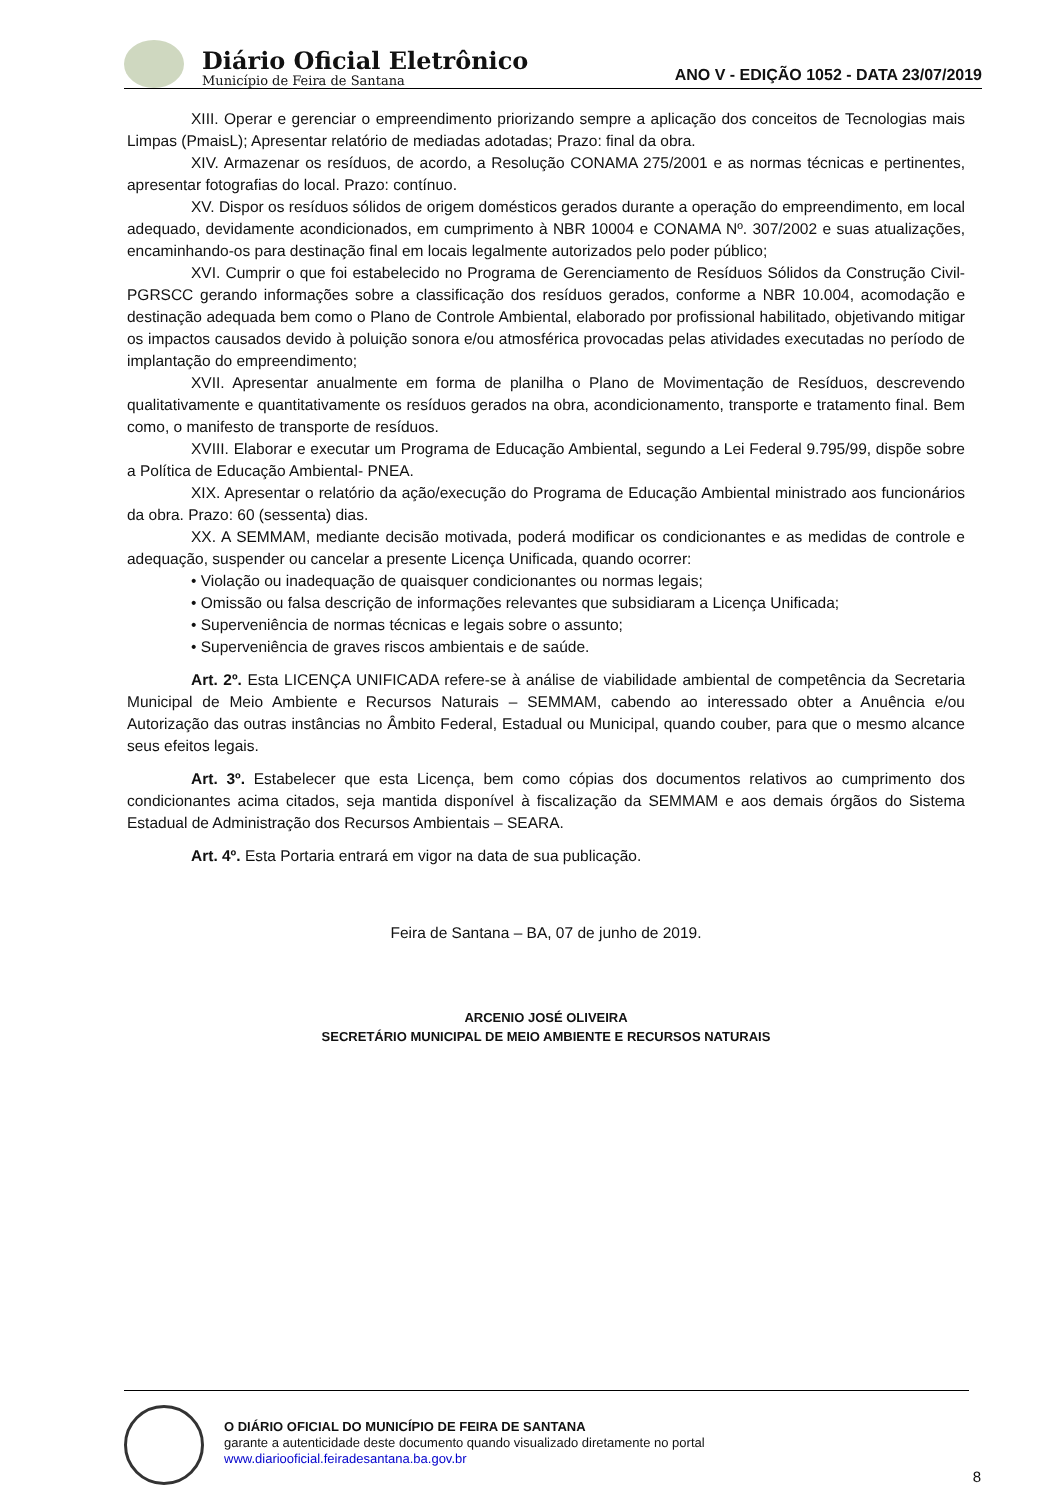Diário Oficial Eletrônico
Município de Feira de Santana
ANO V - EDIÇÃO 1052 - DATA 23/07/2019
XIII. Operar e gerenciar o empreendimento priorizando sempre a aplicação dos conceitos de Tecnologias mais Limpas (PmaisL); Apresentar relatório de mediadas adotadas; Prazo: final da obra.
XIV. Armazenar os resíduos, de acordo, a Resolução CONAMA 275/2001 e as normas técnicas e pertinentes, apresentar fotografias do local. Prazo: contínuo.
XV. Dispor os resíduos sólidos de origem domésticos gerados durante a operação do empreendimento, em local adequado, devidamente acondicionados, em cumprimento à NBR 10004 e CONAMA Nº. 307/2002 e suas atualizações, encaminhando-os para destinação final em locais legalmente autorizados pelo poder público;
XVI. Cumprir o que foi estabelecido no Programa de Gerenciamento de Resíduos Sólidos da Construção Civil- PGRSCC gerando informações sobre a classificação dos resíduos gerados, conforme a NBR 10.004, acomodação e destinação adequada bem como o Plano de Controle Ambiental, elaborado por profissional habilitado, objetivando mitigar os impactos causados devido à poluição sonora e/ou atmosférica provocadas pelas atividades executadas no período de implantação do empreendimento;
XVII. Apresentar anualmente em forma de planilha o Plano de Movimentação de Resíduos, descrevendo qualitativamente e quantitativamente os resíduos gerados na obra, acondicionamento, transporte e tratamento final. Bem como, o manifesto de transporte de resíduos.
XVIII. Elaborar e executar um Programa de Educação Ambiental, segundo a Lei Federal 9.795/99, dispõe sobre a Política de Educação Ambiental- PNEA.
XIX. Apresentar o relatório da ação/execução do Programa de Educação Ambiental ministrado aos funcionários da obra. Prazo: 60 (sessenta) dias.
XX. A SEMMAM, mediante decisão motivada, poderá modificar os condicionantes e as medidas de controle e adequação, suspender ou cancelar a presente Licença Unificada, quando ocorrer:
• Violação ou inadequação de quaisquer condicionantes ou normas legais;
• Omissão ou falsa descrição de informações relevantes que subsidiaram a Licença Unificada;
• Superveniência de normas técnicas e legais sobre o assunto;
• Superveniência de graves riscos ambientais e de saúde.
Art. 2º. Esta LICENÇA UNIFICADA refere-se à análise de viabilidade ambiental de competência da Secretaria Municipal de Meio Ambiente e Recursos Naturais – SEMMAM, cabendo ao interessado obter a Anuência e/ou Autorização das outras instâncias no Âmbito Federal, Estadual ou Municipal, quando couber, para que o mesmo alcance seus efeitos legais.
Art. 3º. Estabelecer que esta Licença, bem como cópias dos documentos relativos ao cumprimento dos condicionantes acima citados, seja mantida disponível à fiscalização da SEMMAM e aos demais órgãos do Sistema Estadual de Administração dos Recursos Ambientais – SEARA.
Art. 4º. Esta Portaria entrará em vigor na data de sua publicação.
Feira de Santana – BA, 07 de junho de 2019.
ARCENIO JOSÉ OLIVEIRA
SECRETÁRIO MUNICIPAL DE MEIO AMBIENTE E RECURSOS NATURAIS
O DIÁRIO OFICIAL DO MUNICÍPIO DE FEIRA DE SANTANA
garante a autenticidade deste documento quando visualizado diretamente no portal
www.diariooficial.feiradesantana.ba.gov.br
8